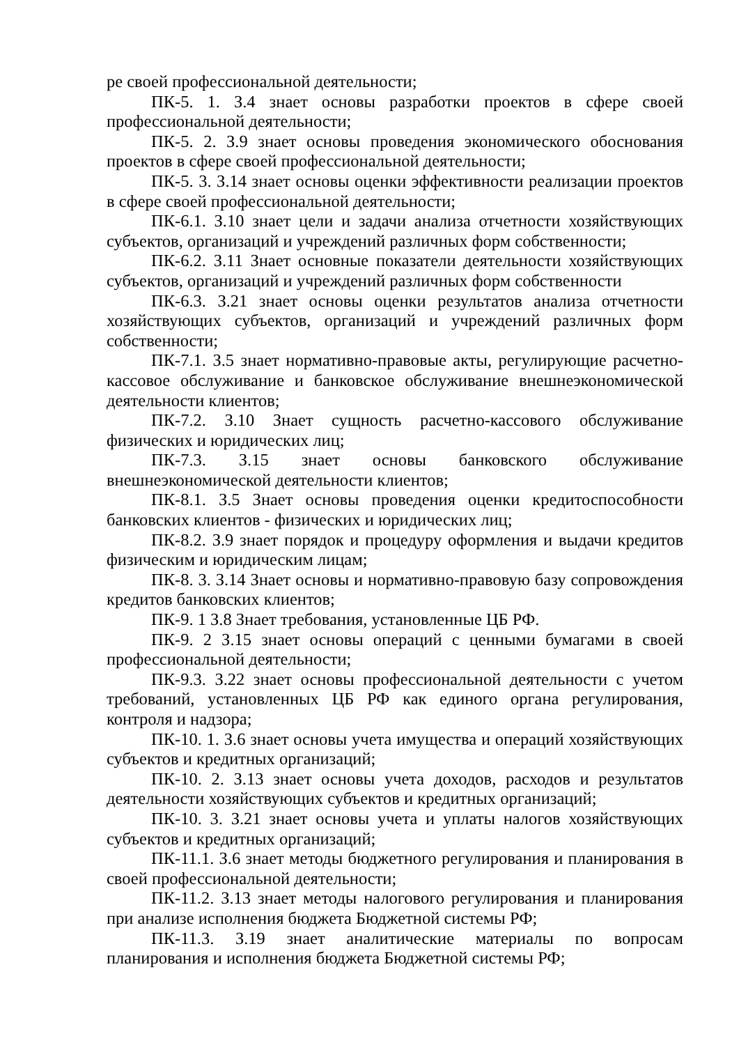ре своей профессиональной деятельности;
ПК-5. 1. З.4 знает основы разработки проектов в сфере своей профессиональной деятельности;
ПК-5. 2. З.9 знает основы проведения экономического обоснования проектов в сфере своей профессиональной деятельности;
ПК-5. 3. З.14 знает основы оценки эффективности реализации проектов в сфере своей профессиональной деятельности;
ПК-6.1. З.10 знает цели и задачи анализа отчетности хозяйствующих субъектов, организаций и учреждений различных форм собственности;
ПК-6.2. З.11 Знает основные показатели деятельности хозяйствующих субъектов, организаций и учреждений различных форм собственности
ПК-6.3. З.21 знает основы оценки результатов анализа отчетности хозяйствующих субъектов, организаций и учреждений различных форм собственности;
ПК-7.1. З.5 знает нормативно-правовые акты, регулирующие расчетно-кассовое обслуживание и банковское обслуживание внешнеэкономической деятельности клиентов;
ПК-7.2. З.10 Знает сущность расчетно-кассового обслуживание физических и юридических лиц;
ПК-7.3. З.15 знает основы банковского обслуживание внешнеэкономической деятельности клиентов;
ПК-8.1. З.5 Знает основы проведения оценки кредитоспособности банковских клиентов - физических и юридических лиц;
ПК-8.2. З.9 знает порядок и процедуру оформления и выдачи кредитов физическим и юридическим лицам;
ПК-8. 3. З.14 Знает основы и нормативно-правовую базу сопровождения кредитов банковских клиентов;
ПК-9. 1 З.8 Знает требования, установленные ЦБ РФ.
ПК-9. 2 З.15 знает основы операций с ценными бумагами в своей профессиональной деятельности;
ПК-9.3. З.22 знает основы профессиональной деятельности с учетом требований, установленных ЦБ РФ как единого органа регулирования, контроля и надзора;
ПК-10. 1. З.6 знает основы учета имущества и операций хозяйствующих субъектов и кредитных организаций;
ПК-10. 2. З.13 знает основы учета доходов, расходов и результатов деятельности хозяйствующих субъектов и кредитных организаций;
ПК-10. 3. З.21 знает основы учета и уплаты налогов хозяйствующих субъектов и кредитных организаций;
ПК-11.1. З.6 знает методы бюджетного регулирования и планирования в своей профессиональной деятельности;
ПК-11.2. З.13 знает методы налогового регулирования и планирования при анализе исполнения бюджета Бюджетной системы РФ;
ПК-11.3. З.19 знает аналитические материалы по вопросам планирования и исполнения бюджета Бюджетной системы РФ;